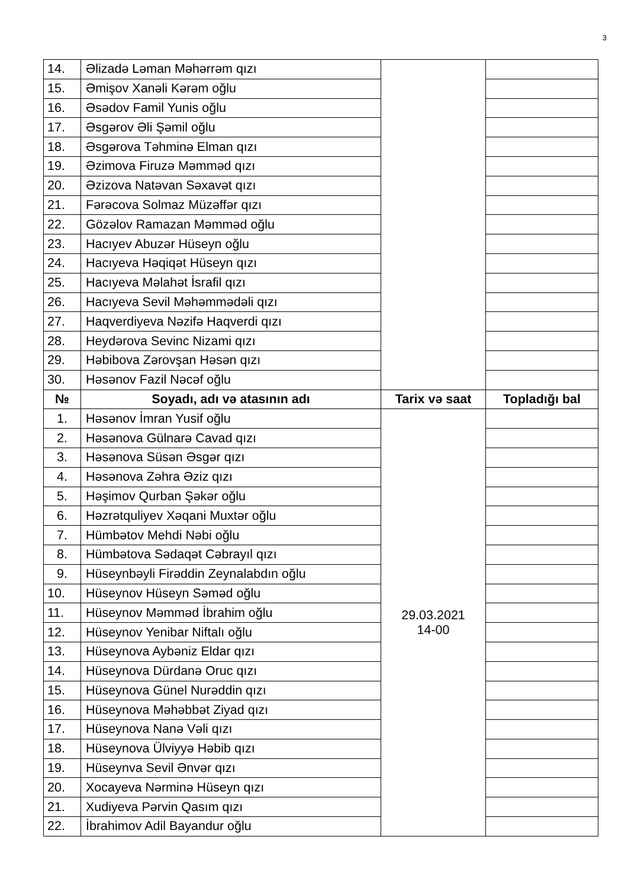3
| 14. | Əlizadə Ləman Məhərrəm qızı | | |
| 15. | Əmişov Xanəli Kərəm oğlu | | |
| 16. | Əsədov Famil Yunis oğlu | | |
| 17. | Əsgərov Əli Şəmil oğlu | | |
| 18. | Əsgərova Təhminə Elman qızı | | |
| 19. | Əzimova Firuzə Məmməd qızı | | |
| 20. | Əzizova Natəvan Səxavət qızı | | |
| 21. | Fərəcova Solmaz Müzəffər qızı | | |
| 22. | Gözəlov Ramazan Məmməd oğlu | | |
| 23. | Hacıyev Abuzər Hüseyn oğlu | | |
| 24. | Hacıyeva Həqiqət Hüseyn qızı | | |
| 25. | Hacıyeva Məlahət İsrafil qızı | | |
| 26. | Hacıyeva Sevil Məhəmmədəli qızı | | |
| 27. | Haqverdiyeva Nəzifə Haqverdi qızı | | |
| 28. | Heydərova Sevinc Nizami qızı | | |
| 29. | Həbibova Zərovşan Həsən qızı | | |
| 30. | Həsənov Fazil Nəcəf oğlu | | |
| № | Soyadı, adı və atasının adı | Tarix və saat | Topladığı bal |
| 1. | Həsənov İmran Yusif oğlu | 29.03.2021 14-00 | |
| 2. | Həsənova Gülnarə Cavad qızı | | |
| 3. | Həsənova Süsən Əsgər qızı | | |
| 4. | Həsənova Zəhra Əziz qızı | | |
| 5. | Həşimov Qurban Şəkər oğlu | | |
| 6. | Həzrətquliyev Xəqani Muxtər oğlu | | |
| 7. | Hümbətov Mehdi Nəbi oğlu | | |
| 8. | Hümbətova Sədaqət Cəbrayıl qızı | | |
| 9. | Hüseynbəyli Firəddin Zeynalabdın oğlu | | |
| 10. | Hüseynov Hüseyn Səməd oğlu | | |
| 11. | Hüseynov Məmməd İbrahim oğlu | | |
| 12. | Hüseynov Yenibar Niftalı oğlu | | |
| 13. | Hüseynova Aybəniz Eldar qızı | | |
| 14. | Hüseynova Dürdanə Oruc qızı | | |
| 15. | Hüseynova Günel Nurəddin qızı | | |
| 16. | Hüseynova Məhəbbət Ziyad qızı | | |
| 17. | Hüseynova Nanə Vəli qızı | | |
| 18. | Hüseynova Ülviyyə Həbib qızı | | |
| 19. | Hüseynva Sevil Ənvər qızı | | |
| 20. | Xocayeva Nərminə Hüseyn qızı | | |
| 21. | Xudiyeva Pərvin Qasım qızı | | |
| 22. | İbrahimov Adil Bayandur oğlu | | |